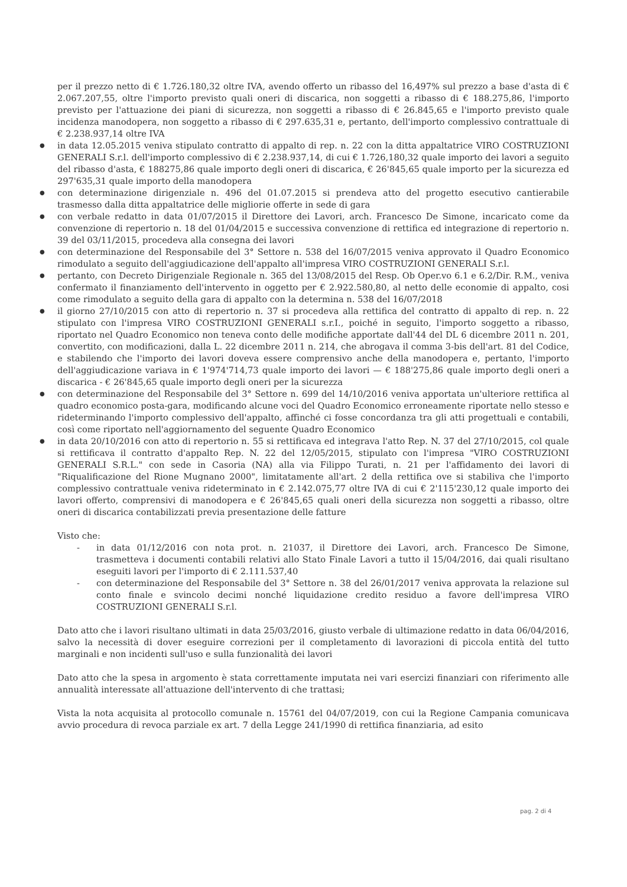per il prezzo netto di € 1.726.180,32 oltre IVA, avendo offerto un ribasso del 16,497% sul prezzo a base d'asta di € 2.067.207,55, oltre l'importo previsto quali oneri di discarica, non soggetti a ribasso di € 188.275,86, l'importo previsto per l'attuazione dei piani di sicurezza, non soggetti a ribasso di € 26.845,65 e l'importo previsto quale incidenza manodopera, non soggetto a ribasso di € 297.635,31 e, pertanto, dell'importo complessivo contrattuale di € 2.238.937,14 oltre IVA
● in data 12.05.2015 veniva stipulato contratto di appalto di rep. n. 22 con la ditta appaltatrice VIRO COSTRUZIONI GENERALI S.r.l. dell'importo complessivo di € 2.238.937,14, di cui € 1.726,180,32 quale importo dei lavori a seguito del ribasso d'asta, € 188275,86 quale importo degli oneri di discarica, € 26'845,65 quale importo per la sicurezza ed 297'635,31 quale importo della manodopera
● con determinazione dirigenziale n. 496 del 01.07.2015 si prendeva atto del progetto esecutivo cantierabile trasmesso dalla ditta appaltatrice delle migliorie offerte in sede di gara
● con verbale redatto in data 01/07/2015 il Direttore dei Lavori, arch. Francesco De Simone, incaricato come da convenzione di repertorio n. 18 del 01/04/2015 e successiva convenzione di rettifica ed integrazione di repertorio n. 39 del 03/11/2015, procedeva alla consegna dei lavori
● con determinazione del Responsabile del 3° Settore n. 538 del 16/07/2015 veniva approvato il Quadro Economico rimodulato a seguito dell'aggiudicazione dell'appalto all'impresa VIRO COSTRUZIONI GENERALI S.r.l.
● pertanto, con Decreto Dirigenziale Regionale n. 365 del 13/08/2015 del Resp. Ob Oper.vo 6.1 e 6.2/Dir. R.M., veniva confermato il finanziamento dell'intervento in oggetto per € 2.922.580,80, al netto delle economie di appalto, cosi come rimodulato a seguito della gara di appalto con la determina n. 538 del 16/07/2018
● il giorno 27/10/2015 con atto di repertorio n. 37 si procedeva alla rettifica del contratto di appalto di rep. n. 22 stipulato con l'impresa VIRO COSTRUZIONI GENERALI s.r.I., poiché in seguito, l'importo soggetto a ribasso, riportato nel Quadro Economico non teneva conto delle modifiche apportate dall'44 del DL 6 dicembre 2011 n. 201, convertito, con modificazioni, dalla L. 22 dicembre 2011 n. 214, che abrogava il comma 3-bis dell'art. 81 del Codice, e stabilendo che l'importo dei lavori doveva essere comprensivo anche della manodopera e, pertanto, l'importo dell'aggiudicazione variava in € 1'974'714,73 quale importo dei lavori — € 188'275,86 quale importo degli oneri a discarica - € 26'845,65 quale importo degli oneri per la sicurezza
● con determinazione del Responsabile del 3° Settore n. 699 del 14/10/2016 veniva apportata un'ulteriore rettifica al quadro economico posta-gara, modificando alcune voci del Quadro Economico erroneamente riportate nello stesso e rideterminando l'importo complessivo dell'appalto, affinché ci fosse concordanza tra gli atti progettuali e contabili, così come riportato nell'aggiornamento del seguente Quadro Economico
● in data 20/10/2016 con atto di repertorio n. 55 si rettificava ed integrava l'atto Rep. N. 37 del 27/10/2015, col quale si rettificava il contratto d'appalto Rep. N. 22 del 12/05/2015, stipulato con l'impresa "VIRO COSTRUZIONI GENERALI S.R.L." con sede in Casoria (NA) alla via Filippo Turati, n. 21 per l'affidamento dei lavori di "Riqualificazione del Rione Mugnano 2000", limitatamente all'art. 2 della rettifica ove si stabiliva che l'importo complessivo contrattuale veniva rideterminato in € 2.142.075,77 oltre IVA di cui € 2'115'230,12 quale importo dei lavori offerto, comprensivi di manodopera e € 26'845,65 quali oneri della sicurezza non soggetti a ribasso, oltre oneri di discarica contabilizzati previa presentazione delle fatture
Visto che:
- in data 01/12/2016 con nota prot. n. 21037, il Direttore dei Lavori, arch. Francesco De Simone, trasmetteva i documenti contabili relativi allo Stato Finale Lavori a tutto il 15/04/2016, dai quali risultano eseguiti lavori per l'importo di € 2.111.537,40
- con determinazione del Responsabile del 3° Settore n. 38 del 26/01/2017 veniva approvata la relazione sul conto finale e svincolo decimi nonché liquidazione credito residuo a favore dell'impresa VIRO COSTRUZIONI GENERALI S.r.l.
Dato atto che i lavori risultano ultimati in data 25/03/2016, giusto verbale di ultimazione redatto in data 06/04/2016, salvo la necessità di dover eseguire correzioni per il completamento di lavorazioni di piccola entità del tutto marginali e non incidenti sull'uso e sulla funzionalità dei lavori
Dato atto che la spesa in argomento è stata correttamente imputata nei vari esercizi finanziari con riferimento alle annualità interessate all'attuazione dell'intervento di che trattasi;
Vista la nota acquisita al protocollo comunale n. 15761 del 04/07/2019, con cui la Regione Campania comunicava avvio procedura di revoca parziale ex art. 7 della Legge 241/1990 di rettifica finanziaria, ad esito
pag. 2 di 4